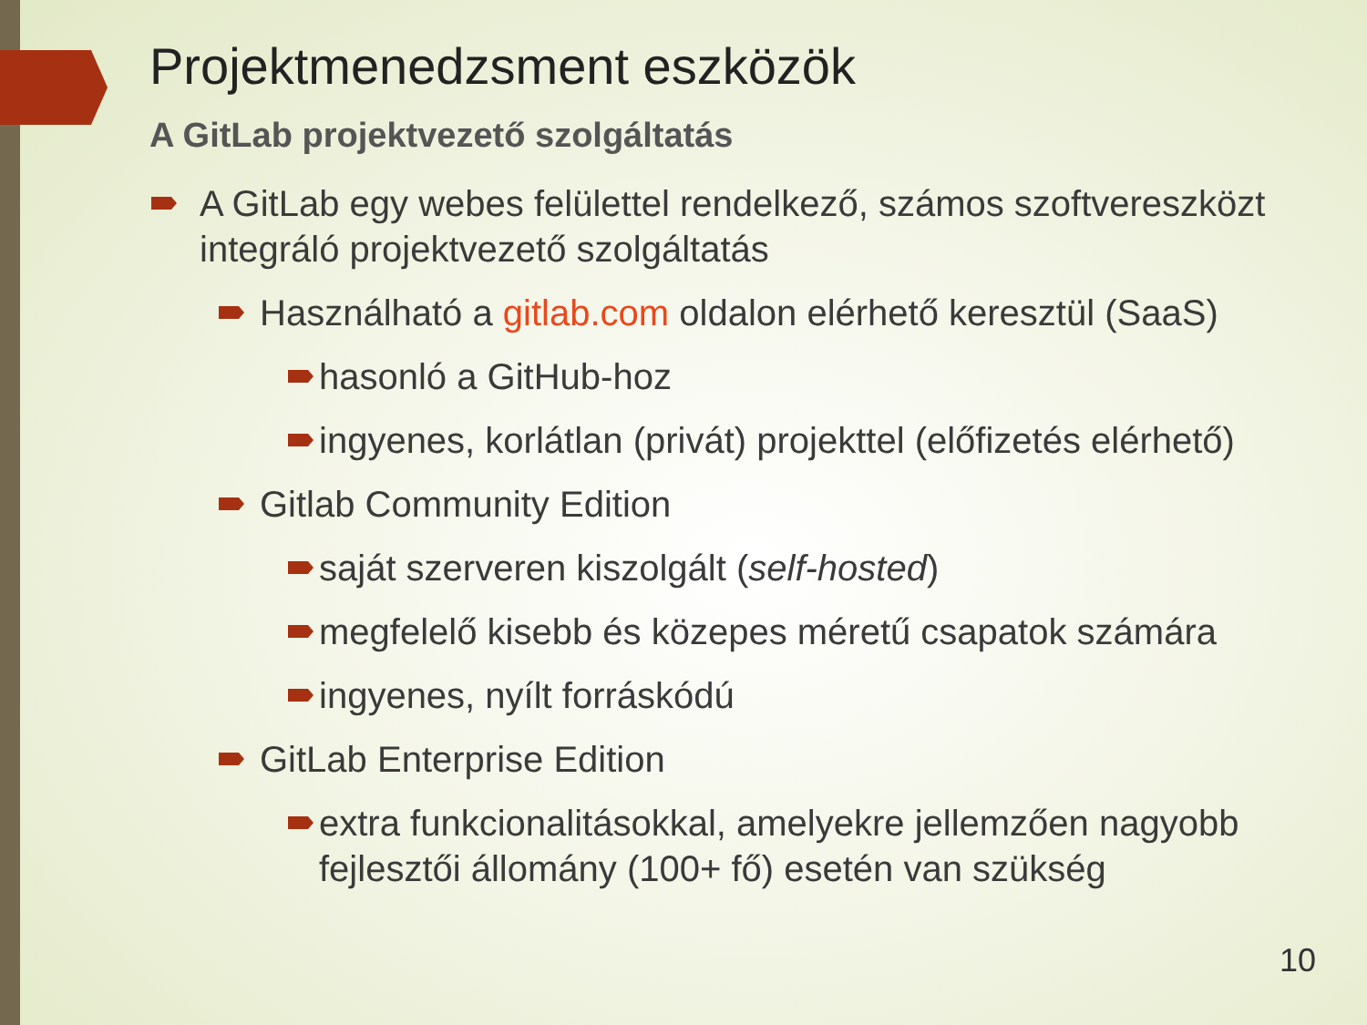Projektmenedzsment eszközök
A GitLab projektvezető szolgáltatás
A GitLab egy webes felülettel rendelkező, számos szoftvereszközt integráló projektvezető szolgáltatás
Használható a gitlab.com oldalon elérhető keresztül (SaaS)
hasonló a GitHub-hoz
ingyenes, korlátlan (privát) projekttel (előfizetés elérhető)
Gitlab Community Edition
saját szerveren kiszolgált (self-hosted)
megfelelő kisebb és közepes méretű csapatok számára
ingyenes, nyílt forráskódú
GitLab Enterprise Edition
extra funkcionalitásokkal, amelyekre jellemzően nagyobb fejlesztői állomány (100+ fő) esetén van szükség
10